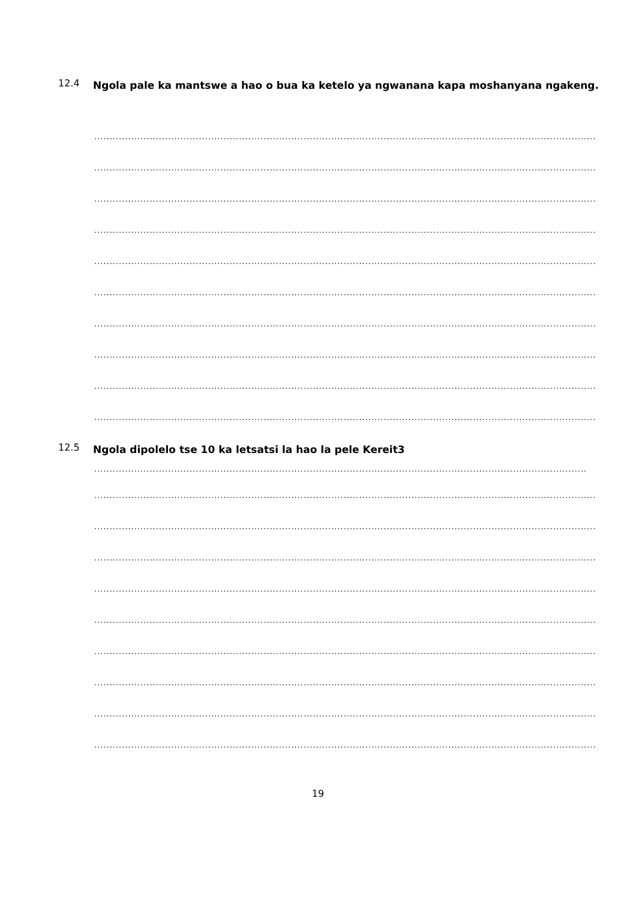12.4
Ngola pale ka mantswe a hao o bua ka ketelo ya ngwanana kapa moshanyana ngakeng.
................................................................................................................................................................................
................................................................................................................................................................................
................................................................................................................................................................................
................................................................................................................................................................................
................................................................................................................................................................................
................................................................................................................................................................................
................................................................................................................................................................................
................................................................................................................................................................................
................................................................................................................................................................................
................................................................................................................................................................................
12.5
Ngola dipolelo tse 10 ka letsatsi la hao la pele Kereit3
.....................................................................................................................................................................
................................................................................................................................................................................
................................................................................................................................................................................
................................................................................................................................................................................
................................................................................................................................................................................
................................................................................................................................................................................
................................................................................................................................................................................
................................................................................................................................................................................
................................................................................................................................................................................
................................................................................................................................................................................
19